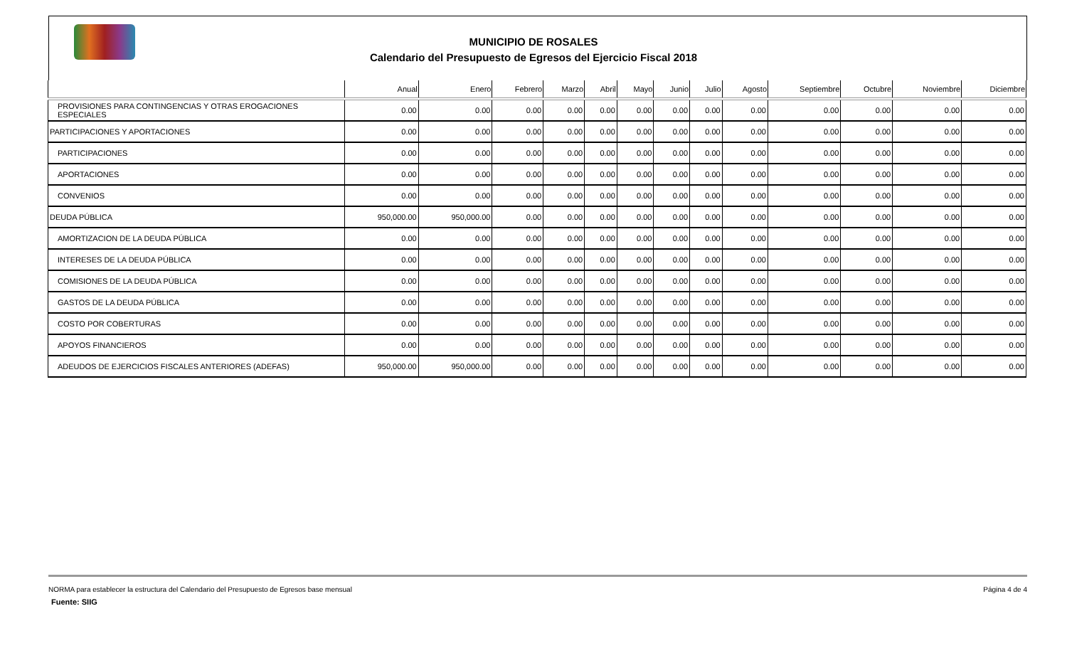MUNICIPIO DE ROSALES
Calendario del Presupuesto de Egresos del Ejercicio Fiscal 2018
| | Anual | Enero | Febrero | Marzo | Abril | Mayo | Junio | Julio | Agosto | Septiembre | Octubre | Noviembre | Diciembre |
| --- | --- | --- | --- | --- | --- | --- | --- | --- | --- | --- | --- | --- | --- |
| PROVISIONES PARA CONTINGENCIAS Y OTRAS EROGACIONES ESPECIALES | 0.00 | 0.00 | 0.00 | 0.00 | 0.00 | 0.00 | 0.00 | 0.00 | 0.00 | 0.00 | 0.00 | 0.00 | 0.00 |
| PARTICIPACIONES Y APORTACIONES | 0.00 | 0.00 | 0.00 | 0.00 | 0.00 | 0.00 | 0.00 | 0.00 | 0.00 | 0.00 | 0.00 | 0.00 | 0.00 |
| PARTICIPACIONES | 0.00 | 0.00 | 0.00 | 0.00 | 0.00 | 0.00 | 0.00 | 0.00 | 0.00 | 0.00 | 0.00 | 0.00 | 0.00 |
| APORTACIONES | 0.00 | 0.00 | 0.00 | 0.00 | 0.00 | 0.00 | 0.00 | 0.00 | 0.00 | 0.00 | 0.00 | 0.00 | 0.00 |
| CONVENIOS | 0.00 | 0.00 | 0.00 | 0.00 | 0.00 | 0.00 | 0.00 | 0.00 | 0.00 | 0.00 | 0.00 | 0.00 | 0.00 |
| DEUDA PÚBLICA | 950,000.00 | 950,000.00 | 0.00 | 0.00 | 0.00 | 0.00 | 0.00 | 0.00 | 0.00 | 0.00 | 0.00 | 0.00 | 0.00 |
| AMORTIZACION DE LA DEUDA PÚBLICA | 0.00 | 0.00 | 0.00 | 0.00 | 0.00 | 0.00 | 0.00 | 0.00 | 0.00 | 0.00 | 0.00 | 0.00 | 0.00 |
| INTERESES DE LA DEUDA PÚBLICA | 0.00 | 0.00 | 0.00 | 0.00 | 0.00 | 0.00 | 0.00 | 0.00 | 0.00 | 0.00 | 0.00 | 0.00 | 0.00 |
| COMISIONES DE LA DEUDA PÚBLICA | 0.00 | 0.00 | 0.00 | 0.00 | 0.00 | 0.00 | 0.00 | 0.00 | 0.00 | 0.00 | 0.00 | 0.00 | 0.00 |
| GASTOS DE LA DEUDA PÚBLICA | 0.00 | 0.00 | 0.00 | 0.00 | 0.00 | 0.00 | 0.00 | 0.00 | 0.00 | 0.00 | 0.00 | 0.00 | 0.00 |
| COSTO POR COBERTURAS | 0.00 | 0.00 | 0.00 | 0.00 | 0.00 | 0.00 | 0.00 | 0.00 | 0.00 | 0.00 | 0.00 | 0.00 | 0.00 |
| APOYOS FINANCIEROS | 0.00 | 0.00 | 0.00 | 0.00 | 0.00 | 0.00 | 0.00 | 0.00 | 0.00 | 0.00 | 0.00 | 0.00 | 0.00 |
| ADEUDOS DE EJERCICIOS FISCALES ANTERIORES (ADEFAS) | 950,000.00 | 950,000.00 | 0.00 | 0.00 | 0.00 | 0.00 | 0.00 | 0.00 | 0.00 | 0.00 | 0.00 | 0.00 | 0.00 |
NORMA para establecer la estructura del Calendario del Presupuesto de Egresos base mensual Página 4 de 4
Fuente: SIIG